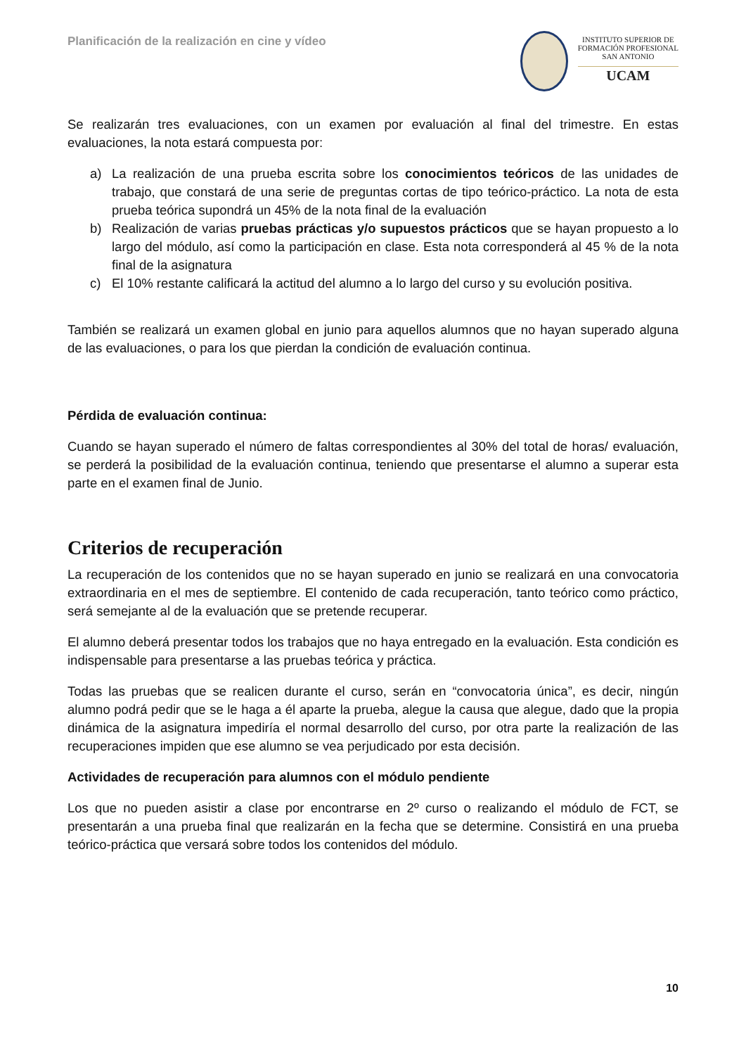Planificación de la realización en cine y vídeo
INSTITUTO SUPERIOR DE
FORMACIÓN PROFESIONAL
SAN ANTONIO
UCAM
Se realizarán tres evaluaciones, con un examen por evaluación al final del trimestre. En estas evaluaciones, la nota estará compuesta por:
a) La realización de una prueba escrita sobre los conocimientos teóricos de las unidades de trabajo, que constará de una serie de preguntas cortas de tipo teórico-práctico. La nota de esta prueba teórica supondrá un 45% de la nota final de la evaluación
b) Realización de varias pruebas prácticas y/o supuestos prácticos que se hayan propuesto a lo largo del módulo, así como la participación en clase. Esta nota corresponderá al 45 % de la nota final de la asignatura
c) El 10% restante calificará la actitud del alumno a lo largo del curso y su evolución positiva.
También se realizará un examen global en junio para aquellos alumnos que no hayan superado alguna de las evaluaciones, o para los que pierdan la condición de evaluación continua.
Pérdida de evaluación continua:
Cuando se hayan superado el número de faltas correspondientes al 30% del total de horas/ evaluación, se perderá la posibilidad de la evaluación continua, teniendo que presentarse el alumno a superar esta parte en el examen final de Junio.
Criterios de recuperación
La recuperación de los contenidos que no se hayan superado en junio se realizará en una convocatoria extraordinaria en el mes de septiembre. El contenido de cada recuperación, tanto teórico como práctico, será semejante al de la evaluación que se pretende recuperar.
El alumno deberá presentar todos los trabajos que no haya entregado en la evaluación. Esta condición es indispensable para presentarse a las pruebas teórica y práctica.
Todas las pruebas que se realicen durante el curso, serán en “convocatoria única”, es decir, ningún alumno podrá pedir que se le haga a él aparte la prueba, alegue la causa que alegue, dado que la propia dinámica de la asignatura impediría el normal desarrollo del curso, por otra parte la realización de las recuperaciones impiden que ese alumno se vea perjudicado por esta decisión.
Actividades de recuperación para alumnos con el módulo pendiente
Los que no pueden asistir a clase por encontrarse en 2º curso o realizando el módulo de FCT, se presentarán a una prueba final que realizarán en la fecha que se determine. Consistirá en una prueba teórico-práctica que versará sobre todos los contenidos del módulo.
10